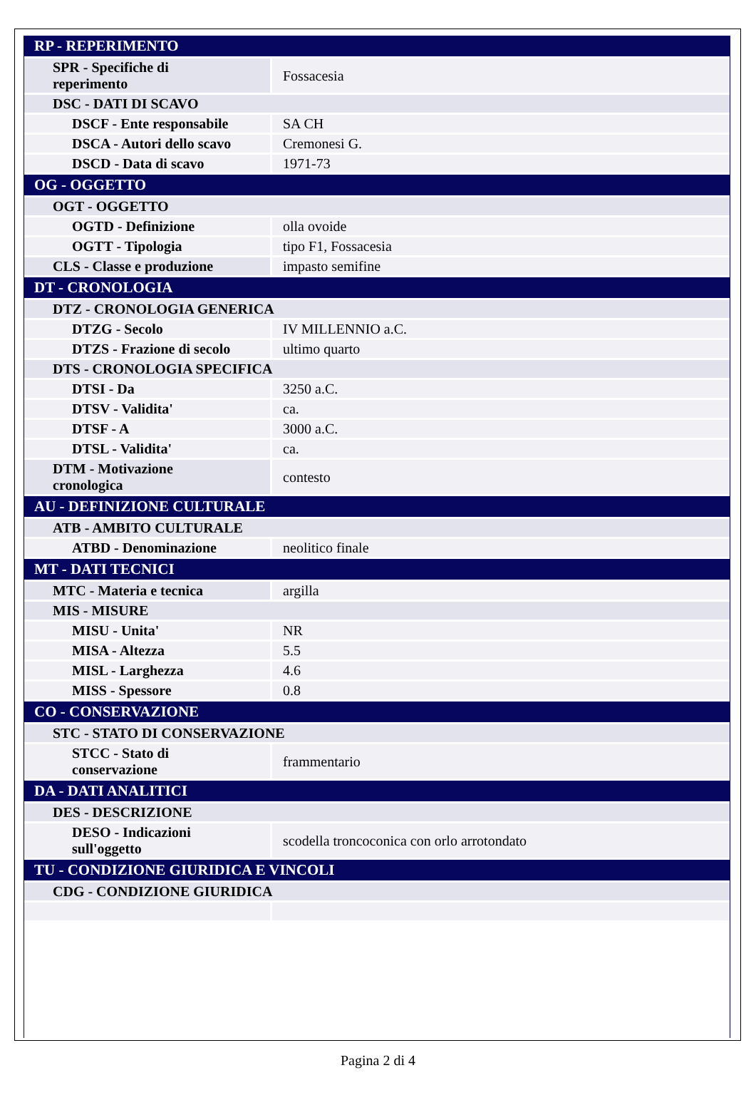| RP - REPERIMENTO | |
| SPR - Specifiche di reperimento | Fossacesia |
| DSC - DATI DI SCAVO | |
| DSCF - Ente responsabile | SA CH |
| DSCA - Autori dello scavo | Cremonesi G. |
| DSCD - Data di scavo | 1971-73 |
| OG - OGGETTO | |
| OGT - OGGETTO | |
| OGTD - Definizione | olla ovoide |
| OGTT - Tipologia | tipo F1, Fossacesia |
| CLS - Classe e produzione | impasto semifine |
| DT - CRONOLOGIA | |
| DTZ - CRONOLOGIA GENERICA | |
| DTZG - Secolo | IV MILLENNIO a.C. |
| DTZS - Frazione di secolo | ultimo quarto |
| DTS - CRONOLOGIA SPECIFICA | |
| DTSI - Da | 3250 a.C. |
| DTSV - Validita' | ca. |
| DTSF - A | 3000 a.C. |
| DTSL - Validita' | ca. |
| DTM - Motivazione cronologica | contesto |
| AU - DEFINIZIONE CULTURALE | |
| ATB - AMBITO CULTURALE | |
| ATBD - Denominazione | neolitico finale |
| MT - DATI TECNICI | |
| MTC - Materia e tecnica | argilla |
| MIS - MISURE | |
| MISU - Unita' | NR |
| MISA - Altezza | 5.5 |
| MISL - Larghezza | 4.6 |
| MISS - Spessore | 0.8 |
| CO - CONSERVAZIONE | |
| STC - STATO DI CONSERVAZIONE | |
| STCC - Stato di conservazione | frammentario |
| DA - DATI ANALITICI | |
| DES - DESCRIZIONE | |
| DESO - Indicazioni sull'oggetto | scodella troncoconica con orlo arrotondato |
| TU - CONDIZIONE GIURIDICA E VINCOLI | |
| CDG - CONDIZIONE GIURIDICA | |
Pagina 2 di 4